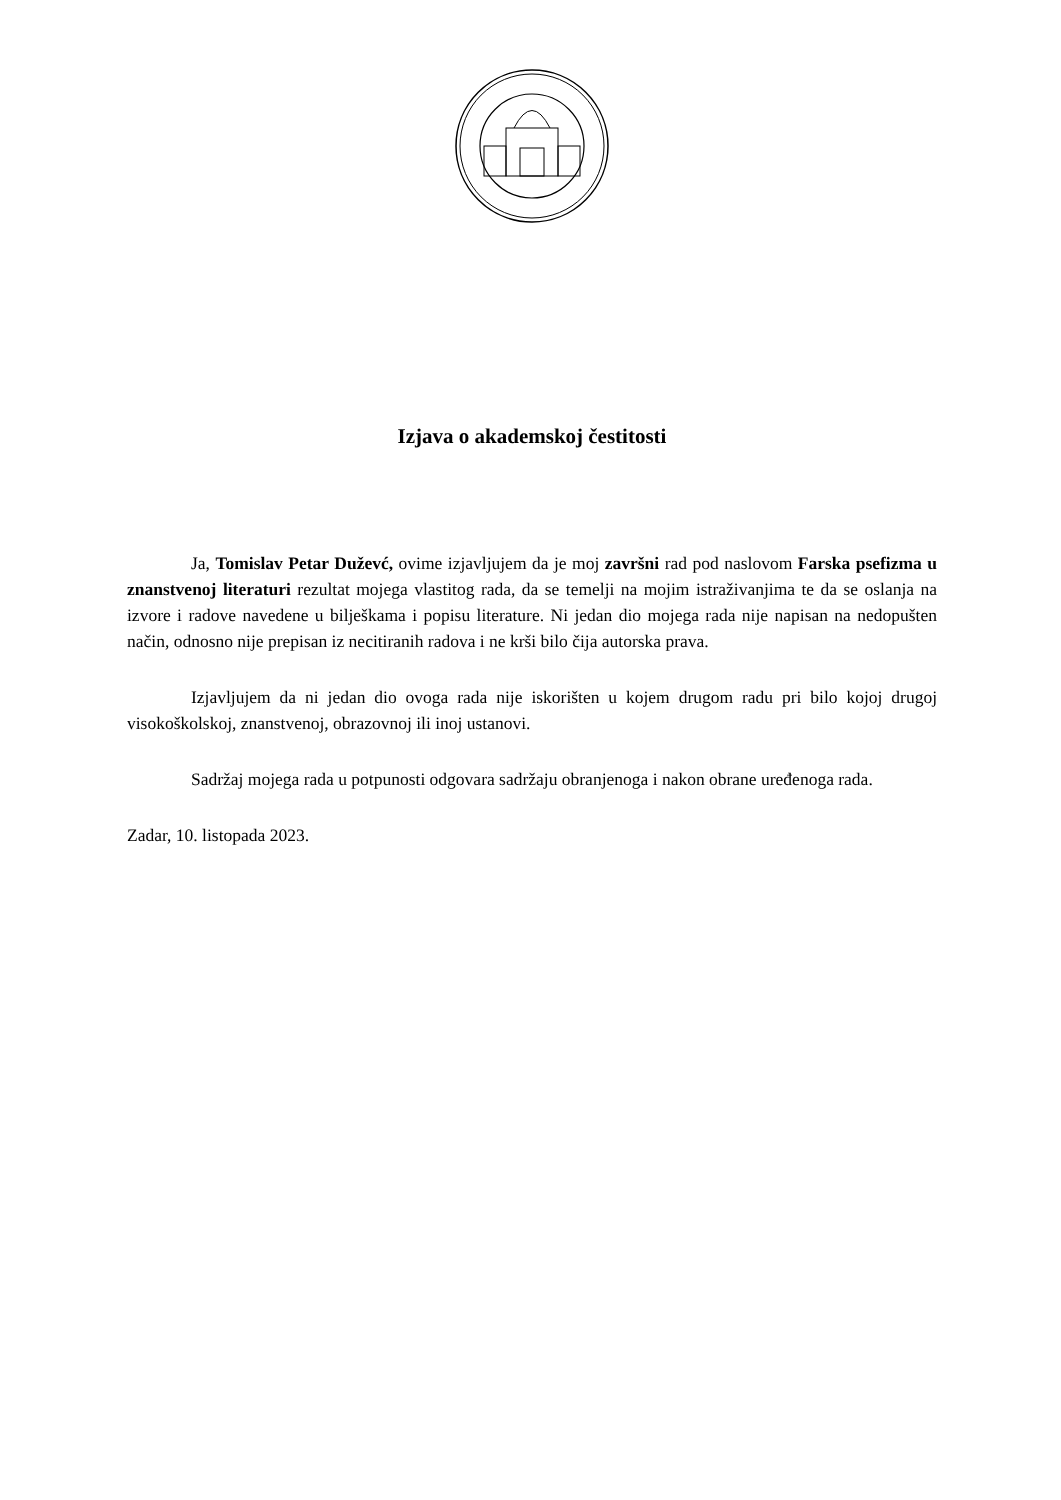Izjava o akademskoj čestitosti
Ja, Tomislav Petar Duževć, ovime izjavljujem da je moj završni rad pod naslovom Farska psefizma u znanstvenoj literaturi rezultat mojega vlastitog rada, da se temelji na mojim istraživanjima te da se oslanja na izvore i radove navedene u bilješkama i popisu literature. Ni jedan dio mojega rada nije napisan na nedopušten način, odnosno nije prepisan iz necitiranih radova i ne krši bilo čija autorska prava.
Izjavljujem da ni jedan dio ovoga rada nije iskorišten u kojem drugom radu pri bilo kojoj drugoj visokoškolskoj, znanstvenoj, obrazovnoj ili inoj ustanovi.
Sadržaj mojega rada u potpunosti odgovara sadržaju obranjenoga i nakon obrane uređenoga rada.
Zadar, 10. listopada 2023.